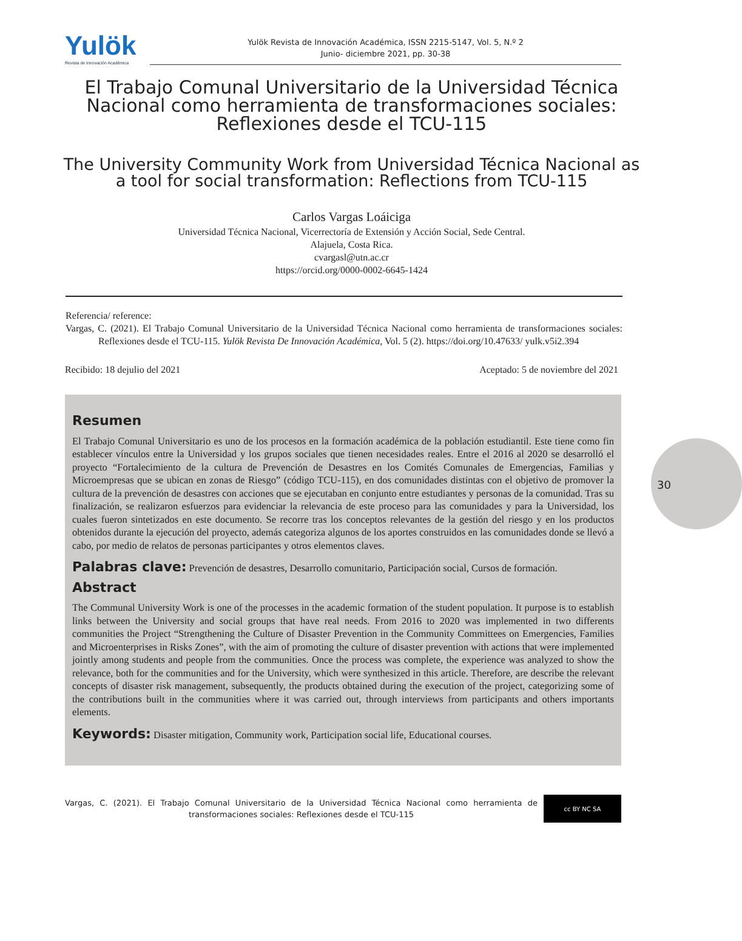Yulök
Revista de Innovación Académica
Yulök Revista de Innovación Académica, ISSN 2215-5147, Vol. 5, N.º 2
Junio- diciembre 2021, pp. 30-38
El Trabajo Comunal Universitario de la Universidad Técnica Nacional como herramienta de transformaciones sociales: Reflexiones desde el TCU-115
The University Community Work from Universidad Técnica Nacional as a tool for social transformation: Reflections from TCU-115
Carlos Vargas Loáiciga
Universidad Técnica Nacional, Vicerrectoría de Extensión y Acción Social, Sede Central.
Alajuela, Costa Rica.
cvargasl@utn.ac.cr
https://orcid.org/0000-0002-6645-1424
Referencia/ reference:
Vargas, C. (2021). El Trabajo Comunal Universitario de la Universidad Técnica Nacional como herramienta de transformaciones sociales: Reflexiones desde el TCU-115. Yulök Revista De Innovación Académica, Vol. 5 (2). https://doi.org/10.47633/ yulk.v5i2.394
Recibido: 18 dejulio del 2021 Aceptado: 5 de noviembre del 2021
Resumen
El Trabajo Comunal Universitario es uno de los procesos en la formación académica de la población estudiantil. Este tiene como fin establecer vínculos entre la Universidad y los grupos sociales que tienen necesidades reales. Entre el 2016 al 2020 se desarrolló el proyecto “Fortalecimiento de la cultura de Prevención de Desastres en los Comités Comunales de Emergencias, Familias y Microempresas que se ubican en zonas de Riesgo” (código TCU-115), en dos comunidades distintas con el objetivo de promover la cultura de la prevención de desastres con acciones que se ejecutaban en conjunto entre estudiantes y personas de la comunidad. Tras su finalización, se realizaron esfuerzos para evidenciar la relevancia de este proceso para las comunidades y para la Universidad, los cuales fueron sintetizados en este documento. Se recorre tras los conceptos relevantes de la gestión del riesgo y en los productos obtenidos durante la ejecución del proyecto, además categoriza algunos de los aportes construidos en las comunidades donde se llevó a cabo, por medio de relatos de personas participantes y otros elementos claves.
Palabras clave: Prevención de desastres, Desarrollo comunitario, Participación social, Cursos de formación.
Abstract
The Communal University Work is one of the processes in the academic formation of the student population. It purpose is to establish links between the University and social groups that have real needs. From 2016 to 2020 was implemented in two differents communities the Project “Strengthening the Culture of Disaster Prevention in the Community Committees on Emergencies, Families and Microenterprises in Risks Zones”, with the aim of promoting the culture of disaster prevention with actions that were implemented jointly among students and people from the communities. Once the process was complete, the experience was analyzed to show the relevance, both for the communities and for the University, which were synthesized in this article. Therefore, are describe the relevant concepts of disaster risk management, subsequently, the products obtained during the execution of the project, categorizing some of the contributions built in the communities where it was carried out, through interviews from participants and others importants elements.
Keywords: Disaster mitigation, Community work, Participation social life, Educational courses.
30
Vargas, C. (2021). El Trabajo Comunal Universitario de la Universidad Técnica Nacional como herramienta de transformaciones sociales: Reflexiones desde el TCU-115
cc BY NC SA